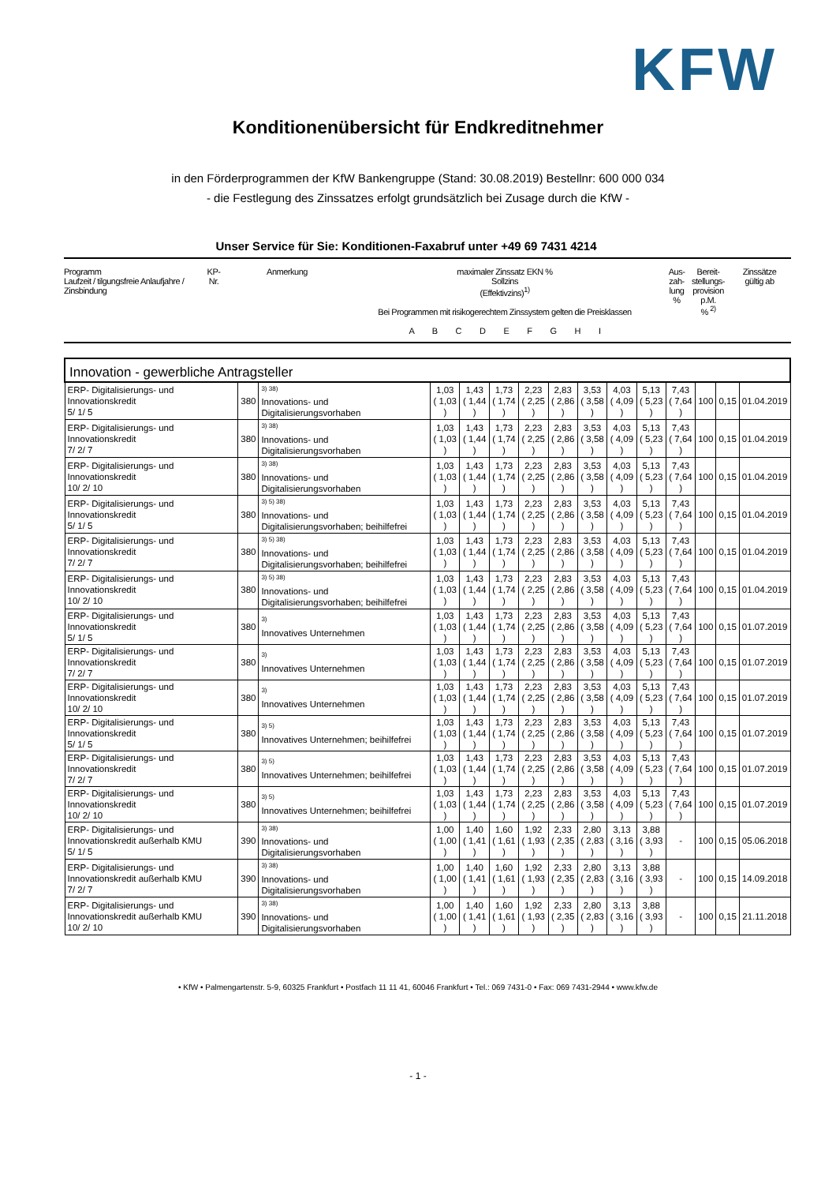KFW
Konditionenübersicht für Endkreditnehmer
in den Förderprogrammen der KfW Bankengruppe (Stand: 30.08.2019) Bestellnr: 600 000 034
- die Festlegung des Zinssatzes erfolgt grundsätzlich bei Zusage durch die KfW -
Unser Service für Sie: Konditionen-Faxabruf unter +49 69 7431 4214
| Programm Laufzeit / tilgungsfreie Anlaufjahre / Zinsbindung | KP- Nr. | Anmerkung | maximaler Zinssatz EKN % Sollzins (Effektivzins)<sup>1)</sup> Bei Programmen mit risikogerechtem Zinssystem gelten die Preisklassen A B C D E F G H I | Aus- zah- lung % | Bereit- stellungs- provision p.M. % <sup>2)</sup> | Zinssätze gültig ab |
| Innovation - gewerbliche Antragsteller | | | | | | | | | | | | | | |
| ERP- Digitalisierungs- und Innovationskredit 5/ 1/ 5 | 380 | <sup>3) 38)</sup> Innovations- und Digitalisierungsvorhaben | 1,03 ( 1,03 ) | 1,43 ( 1,44 ) | 1,73 ( 1,74 ) | 2,23 ( 2,25 ) | 2,83 ( 2,86 ) | 3,53 ( 3,58 ) | 4,03 ( 4,09 ) | 5,13 ( 5,23 ) | 7,43 ( 7,64 ) | 100 | 0,15 | 01.04.2019 |
| ERP- Digitalisierungs- und Innovationskredit 7/ 2/ 7 | 380 | <sup>3) 38)</sup> Innovations- und Digitalisierungsvorhaben | 1,03 ( 1,03 ) | 1,43 ( 1,44 ) | 1,73 ( 1,74 ) | 2,23 ( 2,25 ) | 2,83 ( 2,86 ) | 3,53 ( 3,58 ) | 4,03 ( 4,09 ) | 5,13 ( 5,23 ) | 7,43 ( 7,64 ) | 100 | 0,15 | 01.04.2019 |
| ERP- Digitalisierungs- und Innovationskredit 10/ 2/ 10 | 380 | <sup>3) 38)</sup> Innovations- und Digitalisierungsvorhaben | 1,03 ( 1,03 ) | 1,43 ( 1,44 ) | 1,73 ( 1,74 ) | 2,23 ( 2,25 ) | 2,83 ( 2,86 ) | 3,53 ( 3,58 ) | 4,03 ( 4,09 ) | 5,13 ( 5,23 ) | 7,43 ( 7,64 ) | 100 | 0,15 | 01.04.2019 |
| ERP- Digitalisierungs- und Innovationskredit 5/ 1/ 5 | 380 | <sup>3) 5) 38)</sup> Innovations- und Digitalisierungsvorhaben; beihilfefrei | 1,03 ( 1,03 ) | 1,43 ( 1,44 ) | 1,73 ( 1,74 ) | 2,23 ( 2,25 ) | 2,83 ( 2,86 ) | 3,53 ( 3,58 ) | 4,03 ( 4,09 ) | 5,13 ( 5,23 ) | 7,43 ( 7,64 ) | 100 | 0,15 | 01.04.2019 |
| ERP- Digitalisierungs- und Innovationskredit 7/ 2/ 7 | 380 | <sup>3) 5) 38)</sup> Innovations- und Digitalisierungsvorhaben; beihilfefrei | 1,03 ( 1,03 ) | 1,43 ( 1,44 ) | 1,73 ( 1,74 ) | 2,23 ( 2,25 ) | 2,83 ( 2,86 ) | 3,53 ( 3,58 ) | 4,03 ( 4,09 ) | 5,13 ( 5,23 ) | 7,43 ( 7,64 ) | 100 | 0,15 | 01.04.2019 |
| ERP- Digitalisierungs- und Innovationskredit 10/ 2/ 10 | 380 | <sup>3) 5) 38)</sup> Innovations- und Digitalisierungsvorhaben; beihilfefrei | 1,03 ( 1,03 ) | 1,43 ( 1,44 ) | 1,73 ( 1,74 ) | 2,23 ( 2,25 ) | 2,83 ( 2,86 ) | 3,53 ( 3,58 ) | 4,03 ( 4,09 ) | 5,13 ( 5,23 ) | 7,43 ( 7,64 ) | 100 | 0,15 | 01.04.2019 |
| ERP- Digitalisierungs- und Innovationskredit 5/ 1/ 5 | 380 | <sup>3)</sup> Innovatives Unternehmen | 1,03 ( 1,03 ) | 1,43 ( 1,44 ) | 1,73 ( 1,74 ) | 2,23 ( 2,25 ) | 2,83 ( 2,86 ) | 3,53 ( 3,58 ) | 4,03 ( 4,09 ) | 5,13 ( 5,23 ) | 7,43 ( 7,64 ) | 100 | 0,15 | 01.07.2019 |
| ERP- Digitalisierungs- und Innovationskredit 7/ 2/ 7 | 380 | <sup>3)</sup> Innovatives Unternehmen | 1,03 ( 1,03 ) | 1,43 ( 1,44 ) | 1,73 ( 1,74 ) | 2,23 ( 2,25 ) | 2,83 ( 2,86 ) | 3,53 ( 3,58 ) | 4,03 ( 4,09 ) | 5,13 ( 5,23 ) | 7,43 ( 7,64 ) | 100 | 0,15 | 01.07.2019 |
| ERP- Digitalisierungs- und Innovationskredit 10/ 2/ 10 | 380 | <sup>3)</sup> Innovatives Unternehmen | 1,03 ( 1,03 ) | 1,43 ( 1,44 ) | 1,73 ( 1,74 ) | 2,23 ( 2,25 ) | 2,83 ( 2,86 ) | 3,53 ( 3,58 ) | 4,03 ( 4,09 ) | 5,13 ( 5,23 ) | 7,43 ( 7,64 ) | 100 | 0,15 | 01.07.2019 |
| ERP- Digitalisierungs- und Innovationskredit 5/ 1/ 5 | 380 | <sup>3) 5)</sup> Innovatives Unternehmen; beihilfefrei | 1,03 ( 1,03 ) | 1,43 ( 1,44 ) | 1,73 ( 1,74 ) | 2,23 ( 2,25 ) | 2,83 ( 2,86 ) | 3,53 ( 3,58 ) | 4,03 ( 4,09 ) | 5,13 ( 5,23 ) | 7,43 ( 7,64 ) | 100 | 0,15 | 01.07.2019 |
| ERP- Digitalisierungs- und Innovationskredit 7/ 2/ 7 | 380 | <sup>3) 5)</sup> Innovatives Unternehmen; beihilfefrei | 1,03 ( 1,03 ) | 1,43 ( 1,44 ) | 1,73 ( 1,74 ) | 2,23 ( 2,25 ) | 2,83 ( 2,86 ) | 3,53 ( 3,58 ) | 4,03 ( 4,09 ) | 5,13 ( 5,23 ) | 7,43 ( 7,64 ) | 100 | 0,15 | 01.07.2019 |
| ERP- Digitalisierungs- und Innovationskredit 10/ 2/ 10 | 380 | <sup>3) 5)</sup> Innovatives Unternehmen; beihilfefrei | 1,03 ( 1,03 ) | 1,43 ( 1,44 ) | 1,73 ( 1,74 ) | 2,23 ( 2,25 ) | 2,83 ( 2,86 ) | 3,53 ( 3,58 ) | 4,03 ( 4,09 ) | 5,13 ( 5,23 ) | 7,43 ( 7,64 ) | 100 | 0,15 | 01.07.2019 |
| ERP- Digitalisierungs- und Innovationskredit außerhalb KMU 5/ 1/ 5 | 390 | <sup>3) 38)</sup> Innovations- und Digitalisierungsvorhaben | 1,00 ( 1,00 ) | 1,40 ( 1,41 ) | 1,60 ( 1,61 ) | 1,92 ( 1,93 ) | 2,33 ( 2,35 ) | 2,80 ( 2,83 ) | 3,13 ( 3,16 ) | 3,88 ( 3,93 ) | - | 100 | 0,15 | 05.06.2018 |
| ERP- Digitalisierungs- und Innovationskredit außerhalb KMU 7/ 2/ 7 | 390 | <sup>3) 38)</sup> Innovations- und Digitalisierungsvorhaben | 1,00 ( 1,00 ) | 1,40 ( 1,41 ) | 1,60 ( 1,61 ) | 1,92 ( 1,93 ) | 2,33 ( 2,35 ) | 2,80 ( 2,83 ) | 3,13 ( 3,16 ) | 3,88 ( 3,93 ) | - | 100 | 0,15 | 14.09.2018 |
| ERP- Digitalisierungs- und Innovationskredit außerhalb KMU 10/ 2/ 10 | 390 | <sup>3) 38)</sup> Innovations- und Digitalisierungsvorhaben | 1,00 ( 1,00 ) | 1,40 ( 1,41 ) | 1,60 ( 1,61 ) | 1,92 ( 1,93 ) | 2,33 ( 2,35 ) | 2,80 ( 2,83 ) | 3,13 ( 3,16 ) | 3,88 ( 3,93 ) | - | 100 | 0,15 | 21.11.2018 |
• KfW • Palmengartenstr. 5-9, 60325 Frankfurt • Postfach 11 11 41, 60046 Frankfurt • Tel.: 069 7431-0 • Fax: 069 7431-2944 • www.kfw.de
- 1 -